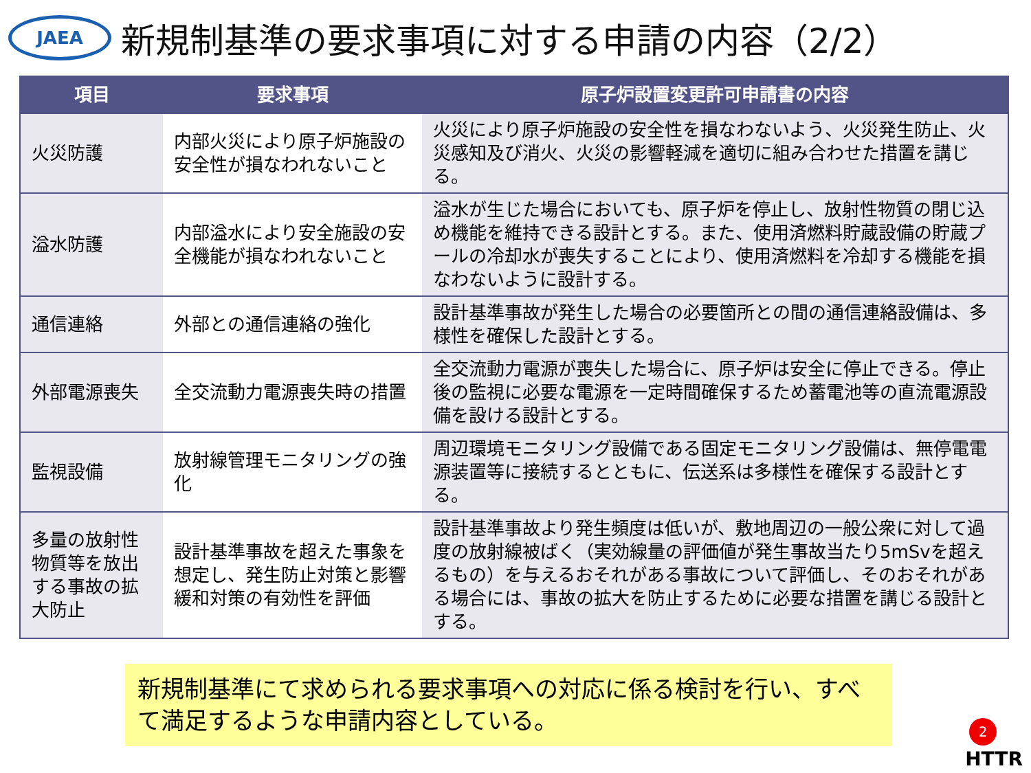JAEA
新規制基準の要求事項に対する申請の内容（2/2）
| 項目 | 要求事項 | 原子炉設置変更許可申請書の内容 |
| --- | --- | --- |
| 火災防護 | 内部火災により原子炉施設の安全性が損なわれないこと | 火災により原子炉施設の安全性を損なわないよう、火災発生防止、火災感知及び消火、火災の影響軽減を適切に組み合わせた措置を講じる。 |
| 溢水防護 | 内部溢水により安全施設の安全機能が損なわれないこと | 溢水が生じた場合においても、原子炉を停止し、放射性物質の閉じ込め機能を維持できる設計とする。また、使用済燃料貯蔵設備の貯蔵プールの冷却水が喪失することにより、使用済燃料を冷却する機能を損なわないように設計する。 |
| 通信連絡 | 外部との通信連絡の強化 | 設計基準事故が発生した場合の必要箇所との間の通信連絡設備は、多様性を確保した設計とする。 |
| 外部電源喪失 | 全交流動力電源喪失時の措置 | 全交流動力電源が喪失した場合に、原子炉は安全に停止できる。停止後の監視に必要な電源を一定時間確保するため蓄電池等の直流電源設備を設ける設計とする。 |
| 監視設備 | 放射線管理モニタリングの強化 | 周辺環境モニタリング設備である固定モニタリング設備は、無停電電源装置等に接続するとともに、伝送系は多様性を確保する設計とする。 |
| 多量の放射性物質等を放出する事故の拡大防止 | 設計基準事故を超えた事象を想定し、発生防止対策と影響緩和対策の有効性を評価 | 設計基準事故より発生頻度は低いが、敷地周辺の一般公衆に対して過度の放射線被ばく（実効線量の評価値が発生事故当たり5mSvを超えるもの）を与えるおそれがある事故について評価し、そのおそれがある場合には、事故の拡大を防止するために必要な措置を講じる設計とする。 |
新規制基準にて求められる要求事項への対応に係る検討を行い、すべて満足するような申請内容としている。
2
HTTR